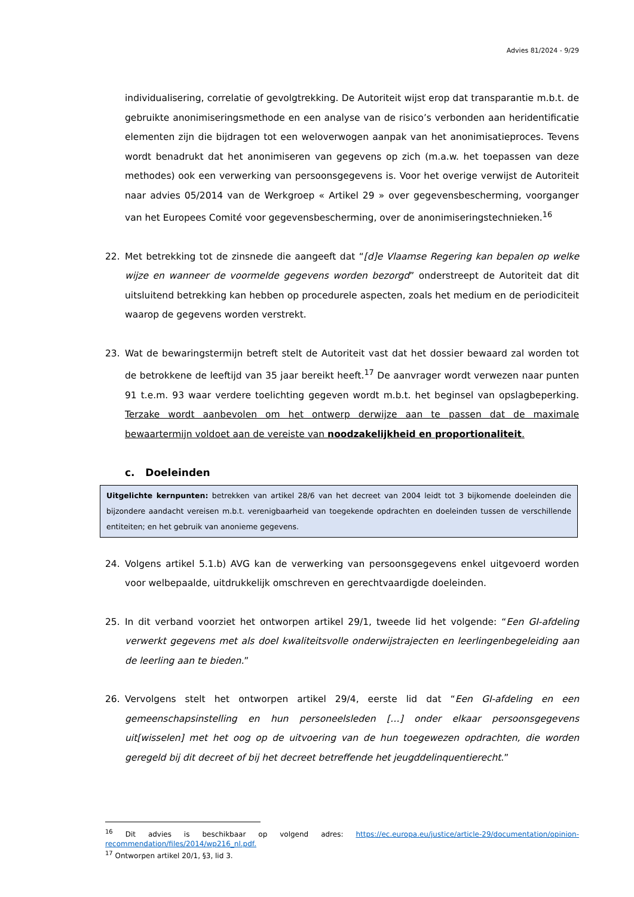Advies 81/2024 - 9/29
individualisering, correlatie of gevolgtrekking. De Autoriteit wijst erop dat transparantie m.b.t. de gebruikte anonimiseringsmethode en een analyse van de risico’s verbonden aan heridentificatie elementen zijn die bijdragen tot een weloverwogen aanpak van het anonimisatieproces. Tevens wordt benadrukt dat het anonimiseren van gegevens op zich (m.a.w. het toepassen van deze methodes) ook een verwerking van persoonsgegevens is. Voor het overige verwijst de Autoriteit naar advies 05/2014 van de Werkgroep « Artikel 29 » over gegevensbescherming, voorganger van het Europees Comité voor gegevensbescherming, over de anonimiseringstechnieken.<sup>16</sup>
22. Met betrekking tot de zinsnede die aangeeft dat “[d]e Vlaamse Regering kan bepalen op welke wijze en wanneer de voormelde gegevens worden bezorgd” onderstreept de Autoriteit dat dit uitsluitend betrekking kan hebben op procedurele aspecten, zoals het medium en de periodiciteit waarop de gegevens worden verstrekt.
23. Wat de bewaringstermijn betreft stelt de Autoriteit vast dat het dossier bewaard zal worden tot de betrokkene de leeftijd van 35 jaar bereikt heeft.<sup>17</sup> De aanvrager wordt verwezen naar punten 91 t.e.m. 93 waar verdere toelichting gegeven wordt m.b.t. het beginsel van opslagbeperking. Terzake wordt aanbevolen om het ontwerp derwijze aan te passen dat de maximale bewaartermijn voldoet aan de vereiste van noodzakelijkheid en proportionaliteit.
c. Doeleinden
Uitgelichte kernpunten: betrekken van artikel 28/6 van het decreet van 2004 leidt tot 3 bijkomende doeleinden die bijzondere aandacht vereisen m.b.t. verenigbaarheid van toegekende opdrachten en doeleinden tussen de verschillende entiteiten; en het gebruik van anonieme gegevens.
24. Volgens artikel 5.1.b) AVG kan de verwerking van persoonsgegevens enkel uitgevoerd worden voor welbepaalde, uitdrukkelijk omschreven en gerechtvaardigde doeleinden.
25. In dit verband voorziet het ontworpen artikel 29/1, tweede lid het volgende: “Een GI-afdeling verwerkt gegevens met als doel kwaliteitsvolle onderwijstrajecten en leerlingenbegeleiding aan de leerling aan te bieden.”
26. Vervolgens stelt het ontworpen artikel 29/4, eerste lid dat “Een GI-afdeling en een gemeenschapsinstelling en hun personeelsleden […] onder elkaar persoonsgegevens uit[wisselen] met het oog op de uitvoering van de hun toegewezen opdrachten, die worden geregeld bij dit decreet of bij het decreet betreffende het jeugddelinquentierecht.”
<sup>16</sup> Dit advies is beschikbaar op volgend adres: https://ec.europa.eu/justice/article-29/documentation/opinion-recommendation/files/2014/wp216_nl.pdf.
<sup>17</sup> Ontworpen artikel 20/1, §3, lid 3.